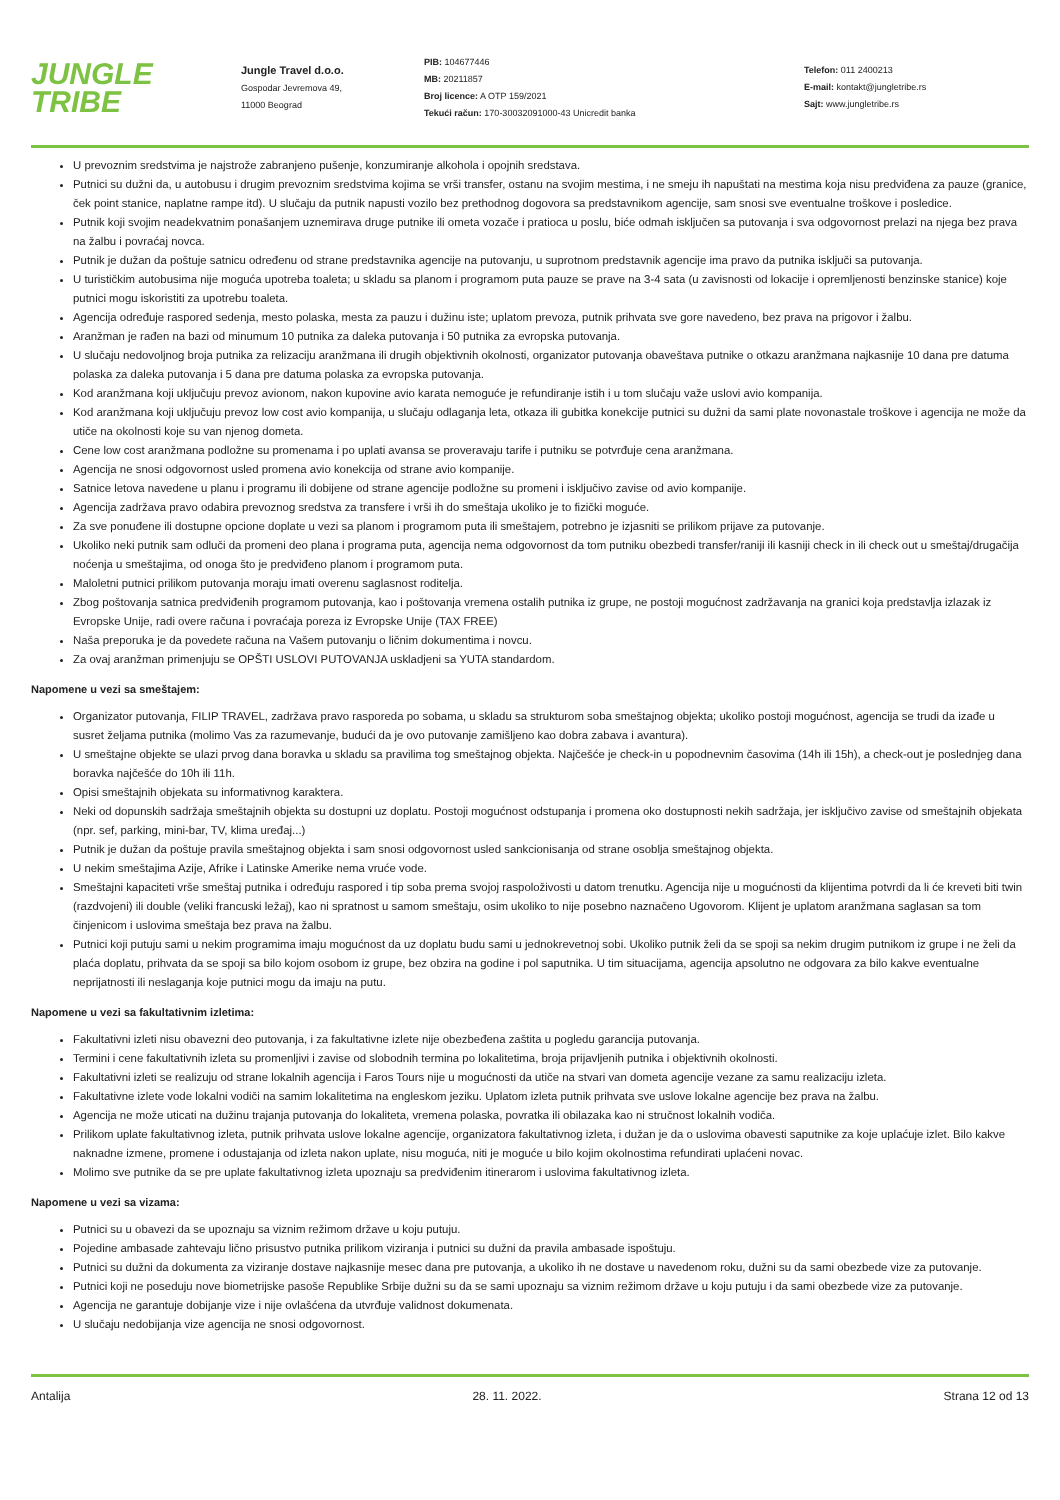JUNGLE
TRIBE
Jungle Travel d.o.o.
Gospodar Jevremova 49,
11000 Beograd
PIB: 104677446
MB: 20211857
Broj licence: A OTP 159/2021
Tekući račun: 170-30032091000-43 Unicredit banka
Telefon: 011 2400213
E-mail: kontakt@jungletribe.rs
Sajt: www.jungletribe.rs
U prevoznim sredstvima je najstrože zabranjeno pušenje, konzumiranje alkohola i opojnih sredstava.
Putnici su dužni da, u autobusu i drugim prevoznim sredstvima kojima se vrši transfer, ostanu na svojim mestima, i ne smeju ih napuštati na mestima koja nisu predviđena za pauze (granice, ček point stanice, naplatne rampe itd). U slučaju da putnik napusti vozilo bez prethodnog dogovora sa predstavnikom agencije, sam snosi sve eventualne troškove i posledice.
Putnik koji svojim neadekvatnim ponašanjem uznemirava druge putnike ili ometa vozače i pratioca u poslu, biće odmah isključen sa putovanja i sva odgovornost prelazi na njega bez prava na žalbu i povraćaj novca.
Putnik je dužan da poštuje satnicu određenu od strane predstavnika agencije na putovanju, u suprotnom predstavnik agencije ima pravo da putnika isključi sa putovanja.
U turističkim autobusima nije moguća upotreba toaleta; u skladu sa planom i programom puta pauze se prave na 3-4 sata (u zavisnosti od lokacije i opremljenosti benzinske stanice) koje putnici mogu iskoristiti za upotrebu toaleta.
Agencija određuje raspored sedenja, mesto polaska, mesta za pauzu i dužinu iste; uplatom prevoza, putnik prihvata sve gore navedeno, bez prava na prigovor i žalbu.
Aranžman je rađen na bazi od minumum 10 putnika za daleka putovanja i 50 putnika za evropska putovanja.
U slučaju nedovoljnog broja putnika za relizaciju aranžmana ili drugih objektivnih okolnosti, organizator putovanja obaveštava putnike o otkazu aranžmana najkasnije 10 dana pre datuma polaska za daleka putovanja i 5 dana pre datuma polaska za evropska putovanja.
Kod aranžmana koji uključuju prevoz avionom, nakon kupovine avio karata nemoguće je refundiranje istih i u tom slučaju važe uslovi avio kompanija.
Kod aranžmana koji uključuju prevoz low cost avio kompanija, u slučaju odlaganja leta, otkaza ili gubitka konekcije putnici su dužni da sami plate novonastale troškove i agencija ne može da utiče na okolnosti koje su van njenog dometa.
Cene low cost aranžmana podložne su promenama i po uplati avansa se proveravaju tarife i putniku se potvrđuje cena aranžmana.
Agencija ne snosi odgovornost usled promena avio konekcija od strane avio kompanije.
Satnice letova navedene u planu i programu ili dobijene od strane agencije podložne su promeni i isključivo zavise od avio kompanije.
Agencija zadržava pravo odabira prevoznog sredstva za transfere i vrši ih do smeštaja ukoliko je to fizički moguće.
Za sve ponuđene ili dostupne opcione doplate u vezi sa planom i programom puta ili smeštajem, potrebno je izjasniti se prilikom prijave za putovanje.
Ukoliko neki putnik sam odluči da promeni deo plana i programa puta, agencija nema odgovornost da tom putniku obezbedi transfer/raniji ili kasniji check in ili check out u smeštaj/drugačija noćenja u smeštajima, od onoga što je predviđeno planom i programom puta.
Maloletni putnici prilikom putovanja moraju imati overenu saglasnost roditelja.
Zbog poštovanja satnica predviđenih programom putovanja, kao i poštovanja vremena ostalih putnika iz grupe, ne postoji mogućnost zadržavanja na granici koja predstavlja izlazak iz Evropske Unije, radi overe računa i povraćaja poreza iz Evropske Unije (TAX FREE)
Naša preporuka je da povedete računa na Vašem putovanju o ličnim dokumentima i novcu.
Za ovaj aranžman primenjuju se OPŠTI USLOVI PUTOVANJA uskladjeni sa YUTA standardom.
Napomene u vezi sa smeštajem:
Organizator putovanja, FILIP TRAVEL, zadržava pravo rasporeda po sobama, u skladu sa strukturom soba smeštajnog objekta; ukoliko postoji mogućnost, agencija se trudi da izađe u susret željama putnika (molimo Vas za razumevanje, budući da je ovo putovanje zamišljeno kao dobra zabava i avantura).
U smeštajne objekte se ulazi prvog dana boravka u skladu sa pravilima tog smeštajnog objekta. Najčešće je check-in u popodnevnim časovima (14h ili 15h), a check-out je poslednjeg dana boravka najčešće do 10h ili 11h.
Opisi smeštajnih objekata su informativnog karaktera.
Neki od dopunskih sadržaja smeštajnih objekta su dostupni uz doplatu. Postoji mogućnost odstupanja i promena oko dostupnosti nekih sadržaja, jer isključivo zavise od smeštajnih objekata (npr. sef, parking, mini-bar, TV, klima uređaj...)
Putnik je dužan da poštuje pravila smeštajnog objekta i sam snosi odgovornost usled sankcionisanja od strane osoblja smeštajnog objekta.
U nekim smeštajima Azije, Afrike i Latinske Amerike nema vruće vode.
Smeštajni kapaciteti vrše smeštaj putnika i određuju raspored i tip soba prema svojoj raspoloživosti u datom trenutku. Agencija nije u mogućnosti da klijentima potvrdi da li će kreveti biti twin (razdvojeni) ili double (veliki francuski ležaj), kao ni spratnost u samom smeštaju, osim ukoliko to nije posebno naznačeno Ugovorom. Klijent je uplatom aranžmana saglasan sa tom činjenicom i uslovima smeštaja bez prava na žalbu.
Putnici koji putuju sami u nekim programima imaju mogućnost da uz doplatu budu sami u jednokrevetnoj sobi. Ukoliko putnik želi da se spoji sa nekim drugim putnikom iz grupe i ne želi da plaća doplatu, prihvata da se spoji sa bilo kojom osobom iz grupe, bez obzira na godine i pol saputnika. U tim situacijama, agencija apsolutno ne odgovara za bilo kakve eventualne neprijatnosti ili neslaganja koje putnici mogu da imaju na putu.
Napomene u vezi sa fakultativnim izletima:
Fakultativni izleti nisu obavezni deo putovanja, i za fakultativne izlete nije obezbeđena zaštita u pogledu garancija putovanja.
Termini i cene fakultativnih izleta su promenljivi i zavise od slobodnih termina po lokalitetima, broja prijavljenih putnika i objektivnih okolnosti.
Fakultativni izleti se realizuju od strane lokalnih agencija i Faros Tours nije u mogućnosti da utiče na stvari van dometa agencije vezane za samu realizaciju izleta.
Fakultativne izlete vode lokalni vodiči na samim lokalitetima na engleskom jeziku. Uplatom izleta putnik prihvata sve uslove lokalne agencije bez prava na žalbu.
Agencija ne može uticati na dužinu trajanja putovanja do lokaliteta, vremena polaska, povratka ili obilazaka kao ni stručnost lokalnih vodiča.
Prilikom uplate fakultativnog izleta, putnik prihvata uslove lokalne agencije, organizatora fakultativnog izleta, i dužan je da o uslovima obavesti saputnike za koje uplaćuje izlet. Bilo kakve naknadne izmene, promene i odustajanja od izleta nakon uplate, nisu moguća, niti je moguće u bilo kojim okolnostima refundirati uplaćeni novac.
Molimo sve putnike da se pre uplate fakultativnog izleta upoznaju sa predviđenim itinerarom i uslovima fakultativnog izleta.
Napomene u vezi sa vizama:
Putnici su u obavezi da se upoznaju sa viznim režimom države u koju putuju.
Pojedine ambasade zahtevaju lično prisustvo putnika prilikom viziranja i putnici su dužni da pravila ambasade ispoštuju.
Putnici su dužni da dokumenta za viziranje dostave najkasnije mesec dana pre putovanja, a ukoliko ih ne dostave u navedenom roku, dužni su da sami obezbede vize za putovanje.
Putnici koji ne poseduju nove biometrijske pasoše Republike Srbije dužni su da se sami upoznaju sa viznim režimom države u koju putuju i da sami obezbede vize za putovanje.
Agencija ne garantuje dobijanje vize i nije ovlašćena da utvrđuje validnost dokumenata.
U slučaju nedobijanja vize agencija ne snosi odgovornost.
Antalija 28. 11. 2022. Strana 12 od 13